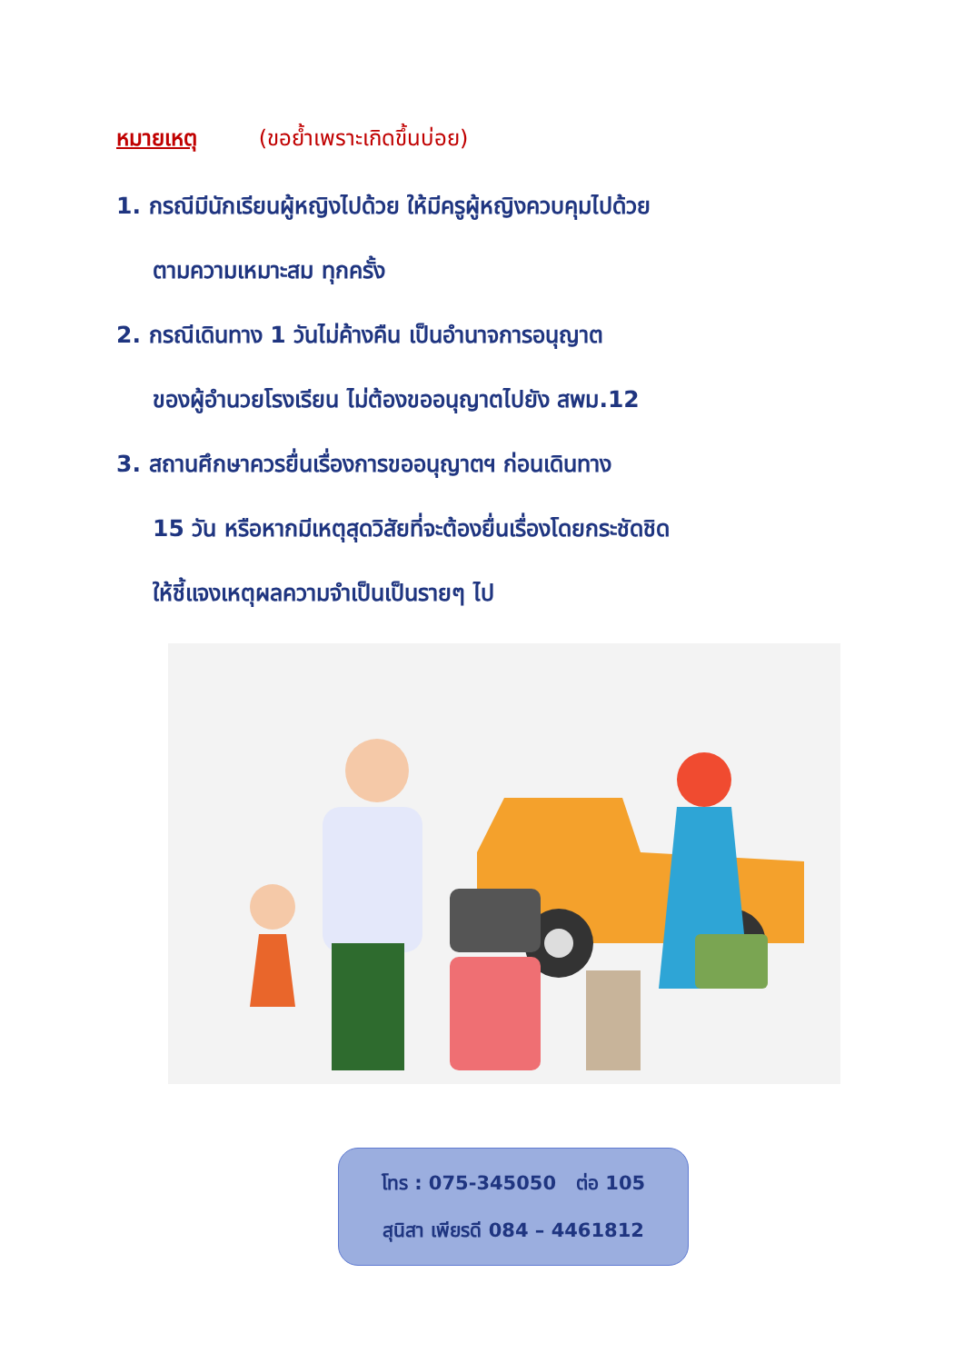หมายเหตุ (ขอย้ำเพราะเกิดขึ้นบ่อย)
1. กรณีมีนักเรียนผู้หญิงไปด้วย ให้มีครูผู้หญิงควบคุมไปด้วย
ตามความเหมาะสม ทุกครั้ง
2. กรณีเดินทาง 1 วันไม่ค้างคืน เป็นอำนาจการอนุญาต
ของผู้อำนวยโรงเรียน ไม่ต้องขออนุญาตไปยัง สพม.12
3. สถานศึกษาควรยื่นเรื่องการขออนุญาตฯ ก่อนเดินทาง
15 วัน หรือหากมีเหตุสุดวิสัยที่จะต้องยื่นเรื่องโดยกระชัดชิด
ให้ชี้แจงเหตุผลความจำเป็นเป็นรายๆ ไป
โทร : 075-345050 ต่อ 105
สุนิสา เพียรดี 084 – 4461812